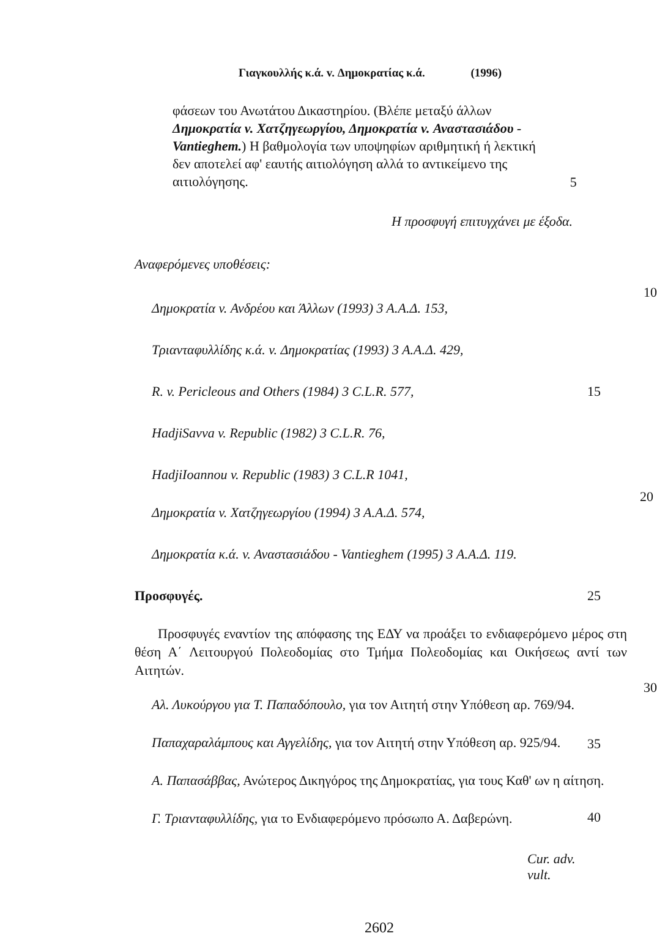Γιαγκουλλής κ.ά. v. Δημοκρατίας κ.ά. (1996)
φάσεων του Ανωτάτου Δικαστηρίου. (Βλέπε μεταξύ άλλων Δημοκρατία v. Χατζηγεωργίου, Δημοκρατία v. Αναστασιάδου - Vantieghem.) Η βαθμολογία των υποψηφίων αριθμητική ή λεκτική δεν αποτελεί αφ' εαυτής αιτιολόγηση αλλά το αντικείμενο της αιτιολόγησης.
5
Η προσφυγή επιτυγχάνει με έξοδα.
Αναφερόμενες υποθέσεις:
10
Δημοκρατία v. Ανδρέου και Άλλων (1993) 3 Α.Α.Δ. 153,
Τριανταφυλλίδης κ.ά. v. Δημοκρατίας (1993) 3 Α.Α.Δ. 429,
R. v. Pericleous and Others (1984) 3 C.L.R. 577,
15
HadjiSavva v. Republic (1982) 3 C.L.R. 76,
HadjiIoannou v. Republic (1983) 3 C.L.R 1041,
20
Δημοκρατία v. Χατζηγεωργίου (1994) 3 Α.Α.Δ. 574,
Δημοκρατία κ.ά. v. Αναστασιάδου - Vantieghem (1995) 3 Α.Α.Δ. 119.
Προσφυγές.
25
Προσφυγές εναντίον της απόφασης της ΕΔΥ να προάξει το ενδιαφερόμενο μέρος στη θέση Α΄ Λειτουργού Πολεοδομίας στο Τμήμα Πολεοδομίας και Οικήσεως αντί των Αιτητών.
30
Αλ. Λυκούργου για Τ. Παπαδόπουλο, για τον Αιτητή στην Υπόθεση αρ. 769/94.
Παπαχαραλάμπους και Αγγελίδης, για τον Αιτητή στην Υπόθεση αρ. 925/94.
35
Α. Παπασάββας, Ανώτερος Δικηγόρος της Δημοκρατίας, για τους Καθ' ων η αίτηση.
Γ. Τριανταφυλλίδης, για το Ενδιαφερόμενο πρόσωπο Α. Δαβερώνη.
40
Cur. adv. vult.
2602